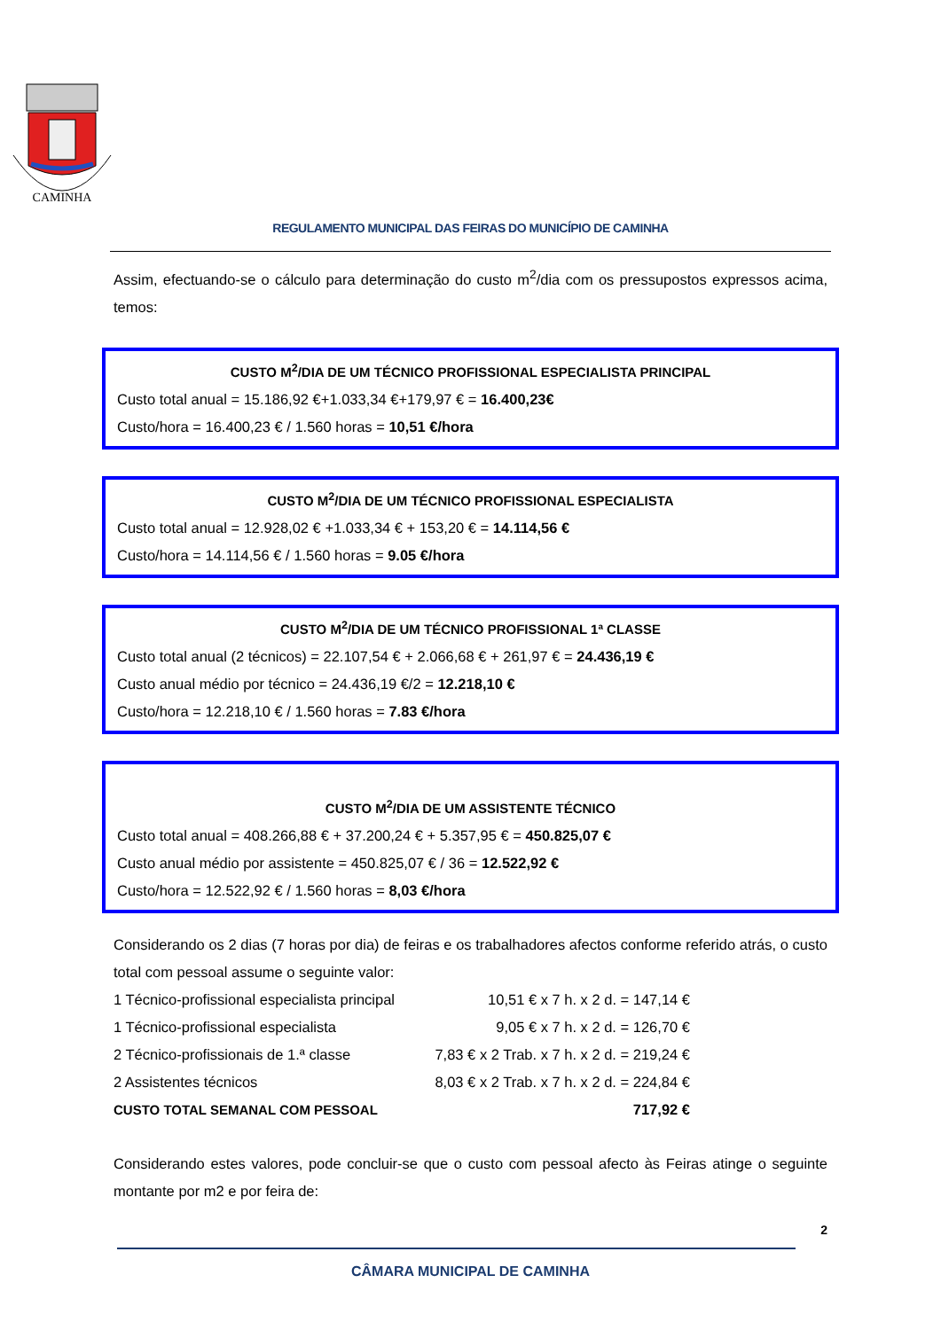CAMINHA
REGULAMENTO MUNICIPAL DAS FEIRAS DO MUNICÍPIO DE CAMINHA
Assim, efectuando-se o cálculo para determinação do custo m<sup>2</sup>/dia com os pressupostos expressos acima, temos:
CUSTO M<sup>2</sup>/DIA DE UM TÉCNICO PROFISSIONAL ESPECIALISTA PRINCIPAL
Custo total anual = 15.186,92 €+1.033,34 €+179,97 € = 16.400,23€
Custo/hora = 16.400,23 € / 1.560 horas = 10,51 €/hora
CUSTO M<sup>2</sup>/DIA DE UM TÉCNICO PROFISSIONAL ESPECIALISTA
Custo total anual = 12.928,02 € +1.033,34 € + 153,20 € = 14.114,56 €
Custo/hora = 14.114,56 € / 1.560 horas = 9.05 €/hora
CUSTO M<sup>2</sup>/DIA DE UM TÉCNICO PROFISSIONAL 1ª CLASSE
Custo total anual (2 técnicos) = 22.107,54 € + 2.066,68 € + 261,97 € = 24.436,19 €
Custo anual médio por técnico = 24.436,19 €/2 = 12.218,10 €
Custo/hora = 12.218,10 € / 1.560 horas = 7.83 €/hora
CUSTO M<sup>2</sup>/DIA DE UM ASSISTENTE TÉCNICO
Custo total anual = 408.266,88 € + 37.200,24 € + 5.357,95 € = 450.825,07 €
Custo anual médio por assistente = 450.825,07 € / 36 = 12.522,92 €
Custo/hora = 12.522,92 € / 1.560 horas = 8,03 €/hora
Considerando os 2 dias (7 horas por dia) de feiras e os trabalhadores afectos conforme referido atrás, o custo total com pessoal assume o seguinte valor:
| 1 Técnico-profissional especialista principal | 10,51 € x 7 h. x 2 d. = 147,14 € |
| 1 Técnico-profissional especialista | 9,05 € x 7 h. x 2 d. = 126,70 € |
| 2 Técnico-profissionais de 1.ª classe | 7,83 € x 2 Trab. x 7 h. x 2 d. = 219,24 € |
| 2 Assistentes técnicos | 8,03 € x 2 Trab. x 7 h. x 2 d. = 224,84 € |
| CUSTO TOTAL SEMANAL COM PESSOAL | 717,92 € |
Considerando estes valores, pode concluir-se que o custo com pessoal afecto às Feiras atinge o seguinte montante por m2 e por feira de:
2
CÂMARA MUNICIPAL DE CAMINHA